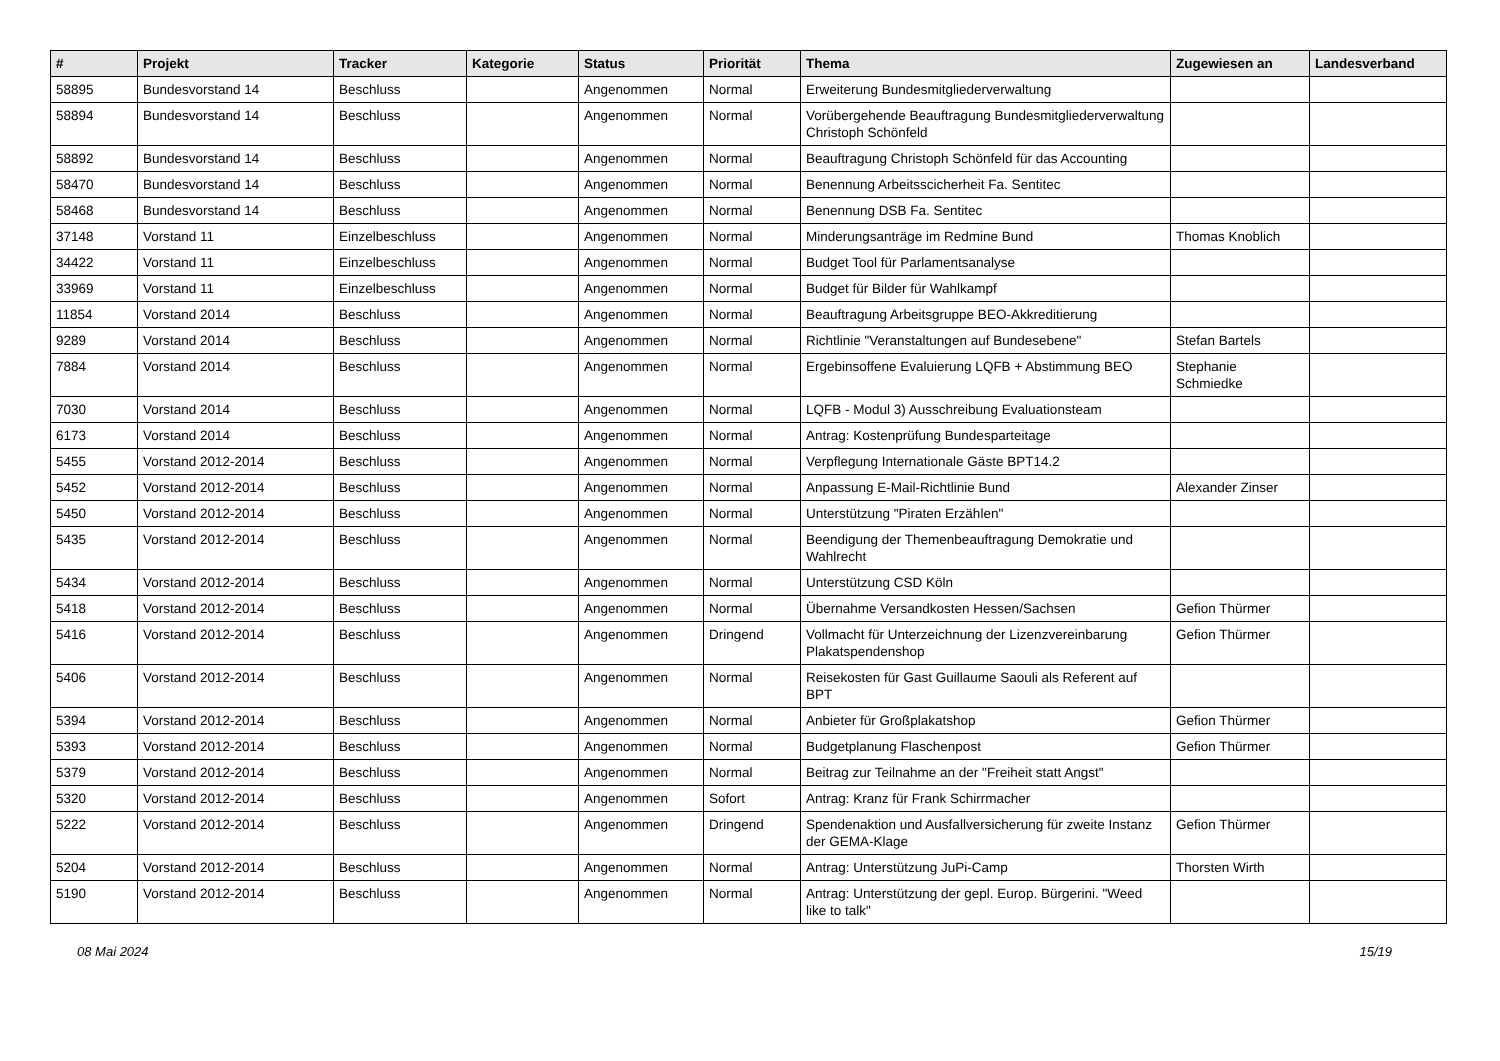| # | Projekt | Tracker | Kategorie | Status | Priorität | Thema | Zugewiesen an | Landesverband |
| --- | --- | --- | --- | --- | --- | --- | --- | --- |
| 58895 | Bundesvorstand 14 | Beschluss | | Angenommen | Normal | Erweiterung Bundesmitgliederverwaltung | | |
| 58894 | Bundesvorstand 14 | Beschluss | | Angenommen | Normal | Vorübergehende Beauftragung Bundesmitgliederverwaltung Christoph Schönfeld | | |
| 58892 | Bundesvorstand 14 | Beschluss | | Angenommen | Normal | Beauftragung Christoph Schönfeld für das Accounting | | |
| 58470 | Bundesvorstand 14 | Beschluss | | Angenommen | Normal | Benennung Arbeitsscicherheit Fa. Sentitec | | |
| 58468 | Bundesvorstand 14 | Beschluss | | Angenommen | Normal | Benennung DSB Fa. Sentitec | | |
| 37148 | Vorstand 11 | Einzelbeschluss | | Angenommen | Normal | Minderungsanträge im Redmine Bund | Thomas Knoblich | |
| 34422 | Vorstand 11 | Einzelbeschluss | | Angenommen | Normal | Budget Tool für Parlamentsanalyse | | |
| 33969 | Vorstand 11 | Einzelbeschluss | | Angenommen | Normal | Budget für Bilder für Wahlkampf | | |
| 11854 | Vorstand 2014 | Beschluss | | Angenommen | Normal | Beauftragung Arbeitsgruppe BEO-Akkreditierung | | |
| 9289 | Vorstand 2014 | Beschluss | | Angenommen | Normal | Richtlinie "Veranstaltungen auf Bundesebene" | Stefan Bartels | |
| 7884 | Vorstand 2014 | Beschluss | | Angenommen | Normal | Ergebinsoffene Evaluierung LQFB + Abstimmung BEO | Stephanie Schmiedke | |
| 7030 | Vorstand 2014 | Beschluss | | Angenommen | Normal | LQFB - Modul 3) Ausschreibung Evaluationsteam | | |
| 6173 | Vorstand 2014 | Beschluss | | Angenommen | Normal | Antrag: Kostenprüfung Bundesparteitage | | |
| 5455 | Vorstand 2012-2014 | Beschluss | | Angenommen | Normal | Verpflegung Internationale Gäste BPT14.2 | | |
| 5452 | Vorstand 2012-2014 | Beschluss | | Angenommen | Normal | Anpassung E-Mail-Richtlinie Bund | Alexander Zinser | |
| 5450 | Vorstand 2012-2014 | Beschluss | | Angenommen | Normal | Unterstützung "Piraten Erzählen" | | |
| 5435 | Vorstand 2012-2014 | Beschluss | | Angenommen | Normal | Beendigung der Themenbeauftragung Demokratie und Wahlrecht | | |
| 5434 | Vorstand 2012-2014 | Beschluss | | Angenommen | Normal | Unterstützung CSD Köln | | |
| 5418 | Vorstand 2012-2014 | Beschluss | | Angenommen | Normal | Übernahme Versandkosten Hessen/Sachsen | Gefion Thürmer | |
| 5416 | Vorstand 2012-2014 | Beschluss | | Angenommen | Dringend | Vollmacht für Unterzeichnung der Lizenzvereinbarung Plakatspendenshop | Gefion Thürmer | |
| 5406 | Vorstand 2012-2014 | Beschluss | | Angenommen | Normal | Reisekosten für Gast Guillaume Saouli als Referent auf BPT | | |
| 5394 | Vorstand 2012-2014 | Beschluss | | Angenommen | Normal | Anbieter für Großplakatshop | Gefion Thürmer | |
| 5393 | Vorstand 2012-2014 | Beschluss | | Angenommen | Normal | Budgetplanung Flaschenpost | Gefion Thürmer | |
| 5379 | Vorstand 2012-2014 | Beschluss | | Angenommen | Normal | Beitrag zur Teilnahme an der "Freiheit statt Angst" | | |
| 5320 | Vorstand 2012-2014 | Beschluss | | Angenommen | Sofort | Antrag: Kranz für Frank Schirrmacher | | |
| 5222 | Vorstand 2012-2014 | Beschluss | | Angenommen | Dringend | Spendenaktion und Ausfallversicherung für zweite Instanz der GEMA-Klage | Gefion Thürmer | |
| 5204 | Vorstand 2012-2014 | Beschluss | | Angenommen | Normal | Antrag: Unterstützung JuPi-Camp | Thorsten Wirth | |
| 5190 | Vorstand 2012-2014 | Beschluss | | Angenommen | Normal | Antrag: Unterstützung der gepl. Europ. Bürgerini. "Weed like to talk" | | |
08 Mai 2024 15/19